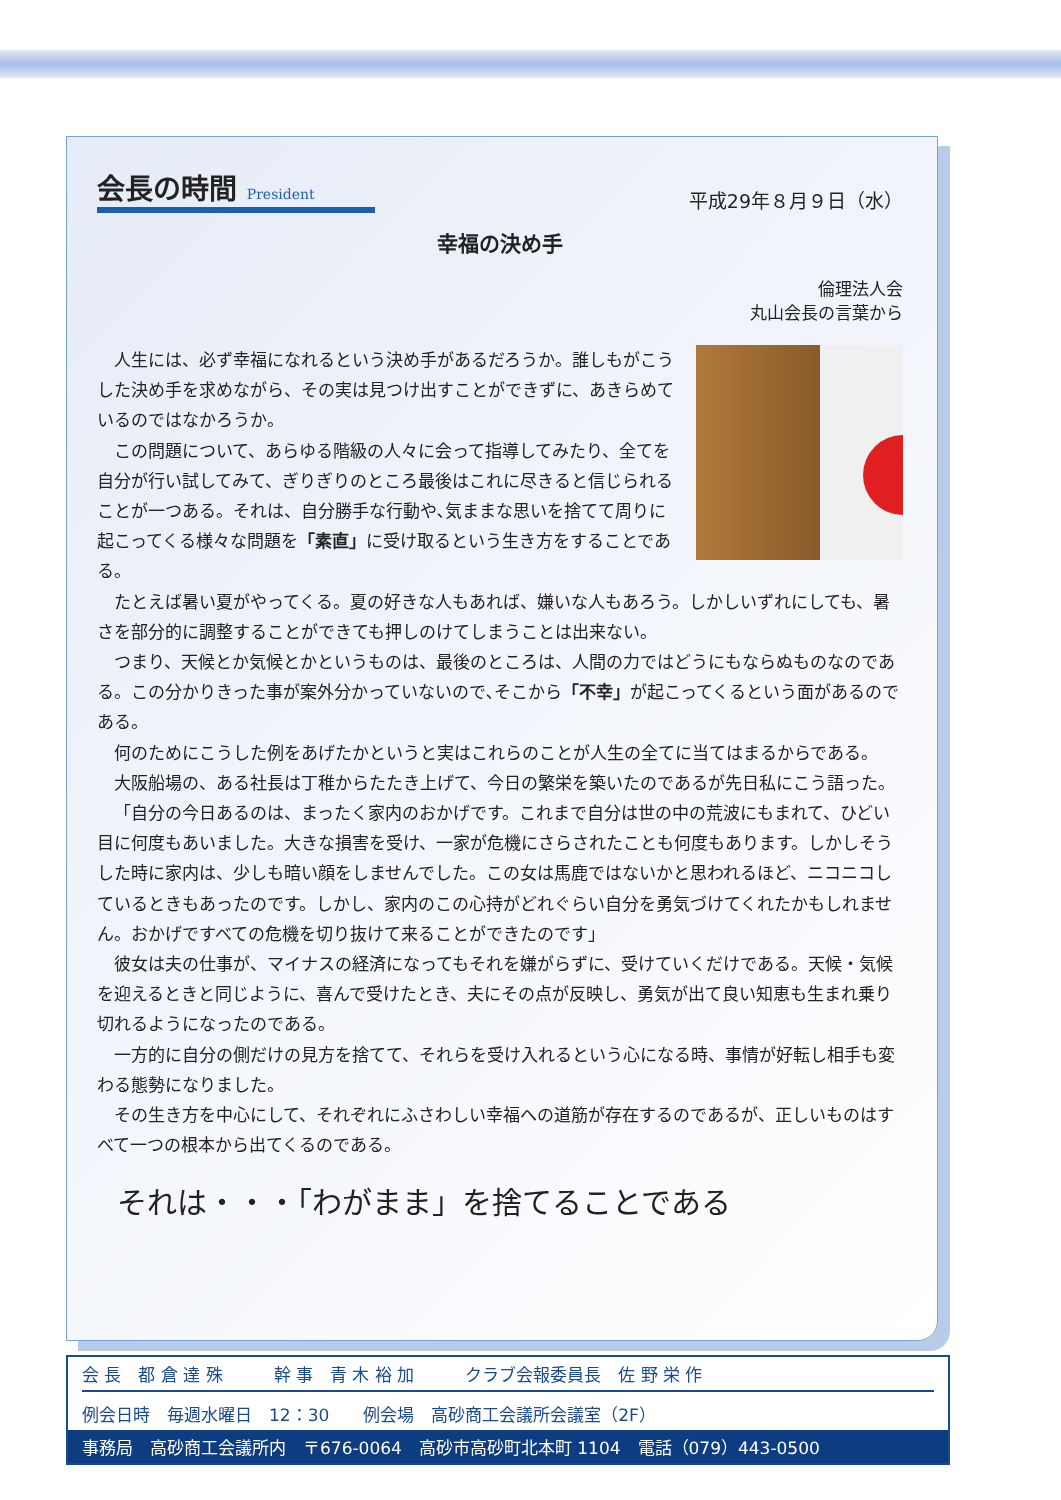会長の時間 President
平成29年８月９日（水）
幸福の決め手
倫理法人会
丸山会長の言葉から
人生には、必ず幸福になれるという決め手があるだろうか。誰しもがこうした決め手を求めながら、その実は見つけ出すことができずに、あきらめているのではなかろうか。
この問題について、あらゆる階級の人々に会って指導してみたり、全てを自分が行い試してみて、ぎりぎりのところ最後はこれに尽きると信じられることが一つある。それは、自分勝手な行動や､気ままな思いを捨てて周りに起こってくる様々な問題を「素直」に受け取るという生き方をすることである。
たとえば暑い夏がやってくる。夏の好きな人もあれば、嫌いな人もあろう。しかしいずれにしても、暑さを部分的に調整することができても押しのけてしまうことは出来ない。
つまり、天候とか気候とかというものは、最後のところは、人間の力ではどうにもならぬものなのである。この分かりきった事が案外分かっていないので､そこから「不幸」が起こってくるという面があるのである。
何のためにこうした例をあげたかというと実はこれらのことが人生の全てに当てはまるからである。
大阪船場の、ある社長は丁稚からたたき上げて、今日の繁栄を築いたのであるが先日私にこう語った。
「自分の今日あるのは、まったく家内のおかげです。これまで自分は世の中の荒波にもまれて、ひどい目に何度もあいました。大きな損害を受け、一家が危機にさらされたことも何度もあります。しかしそうした時に家内は、少しも暗い顔をしませんでした。この女は馬鹿ではないかと思われるほど、ニコニコしているときもあったのです。しかし、家内のこの心持がどれぐらい自分を勇気づけてくれたかもしれません。おかげですべての危機を切り抜けて来ることができたのです」
彼女は夫の仕事が、マイナスの経済になってもそれを嫌がらずに、受けていくだけである。天候・気候を迎えるときと同じように、喜んで受けたとき、夫にその点が反映し、勇気が出て良い知恵も生まれ乗り切れるようになったのである。
一方的に自分の側だけの見方を捨てて、それらを受け入れるという心になる時、事情が好転し相手も変わる態勢になりました。
その生き方を中心にして、それぞれにふさわしい幸福への道筋が存在するのであるが、正しいものはすべて一つの根本から出てくるのである。
それは・・・「わがまま」を捨てることである
会 長　都 倉 達 殊　　　幹 事　青 木 裕 加　　　クラブ会報委員長　佐 野 栄 作
例会日時　毎週水曜日　12：30　　例会場　高砂商工会議所会議室（2F）
事務局　高砂商工会議所内　〒676-0064　高砂市高砂町北本町 1104　電話（079）443-0500